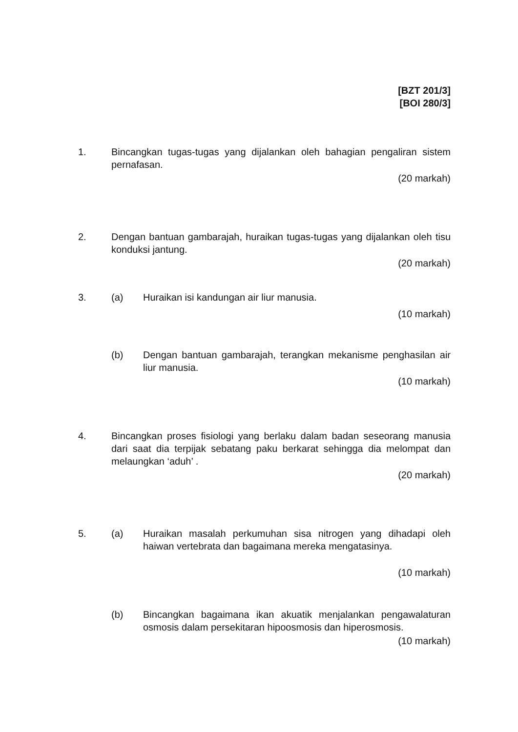[BZT 201/3]
[BOI 280/3]
1. Bincangkan tugas-tugas yang dijalankan oleh bahagian pengaliran sistem pernafasan.
(20 markah)
2. Dengan bantuan gambarajah, huraikan tugas-tugas yang dijalankan oleh tisu konduksi jantung.
(20 markah)
3. (a) Huraikan isi kandungan air liur manusia.
(10 markah)
(b) Dengan bantuan gambarajah, terangkan mekanisme penghasilan air liur manusia.
(10 markah)
4. Bincangkan proses fisiologi yang berlaku dalam badan seseorang manusia dari saat dia terpijak sebatang paku berkarat sehingga dia melompat dan melaungkan ‘aduh’ .
(20 markah)
5. (a) Huraikan masalah perkumuhan sisa nitrogen yang dihadapi oleh haiwan vertebrata dan bagaimana mereka mengatasinya.
(10 markah)
(b) Bincangkan bagaimana ikan akuatik menjalankan pengawalaturan osmosis dalam persekitaran hipoosmosis dan hiperosmosis.
(10 markah)